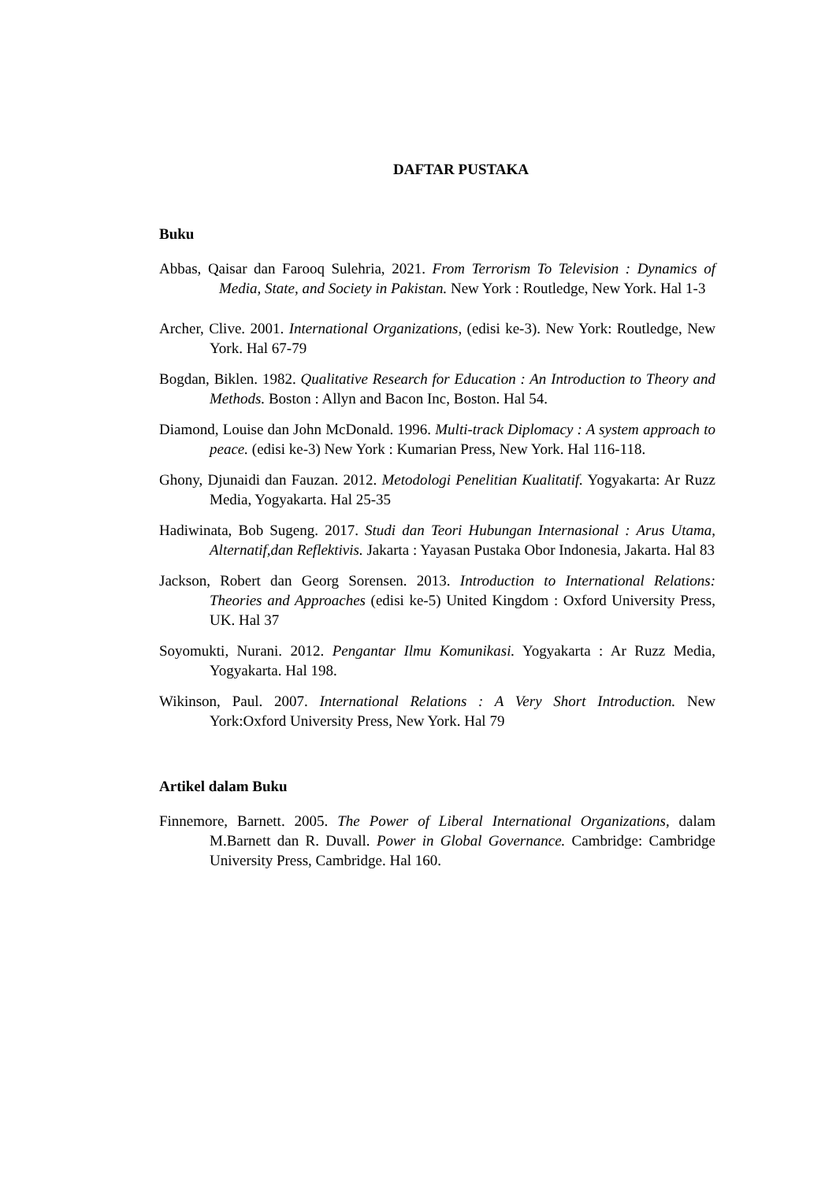DAFTAR PUSTAKA
Buku
Abbas, Qaisar dan Farooq Sulehria, 2021. From Terrorism To Television : Dynamics of Media, State, and Society in Pakistan. New York : Routledge, New York. Hal 1-3
Archer, Clive. 2001. International Organizations, (edisi ke-3). New York: Routledge, New York. Hal 67-79
Bogdan, Biklen. 1982. Qualitative Research for Education : An Introduction to Theory and Methods. Boston : Allyn and Bacon Inc, Boston. Hal 54.
Diamond, Louise dan John McDonald. 1996. Multi-track Diplomacy : A system approach to peace. (edisi ke-3) New York : Kumarian Press, New York. Hal 116-118.
Ghony, Djunaidi dan Fauzan. 2012. Metodologi Penelitian Kualitatif. Yogyakarta: Ar Ruzz Media, Yogyakarta. Hal 25-35
Hadiwinata, Bob Sugeng. 2017. Studi dan Teori Hubungan Internasional : Arus Utama, Alternatif,dan Reflektivis. Jakarta : Yayasan Pustaka Obor Indonesia, Jakarta. Hal 83
Jackson, Robert dan Georg Sorensen. 2013. Introduction to International Relations: Theories and Approaches (edisi ke-5) United Kingdom : Oxford University Press, UK. Hal 37
Soyomukti, Nurani. 2012. Pengantar Ilmu Komunikasi. Yogyakarta : Ar Ruzz Media, Yogyakarta. Hal 198.
Wikinson, Paul. 2007. International Relations : A Very Short Introduction. New York:Oxford University Press, New York. Hal 79
Artikel dalam Buku
Finnemore, Barnett. 2005. The Power of Liberal International Organizations, dalam M.Barnett dan R. Duvall. Power in Global Governance. Cambridge: Cambridge University Press, Cambridge. Hal 160.